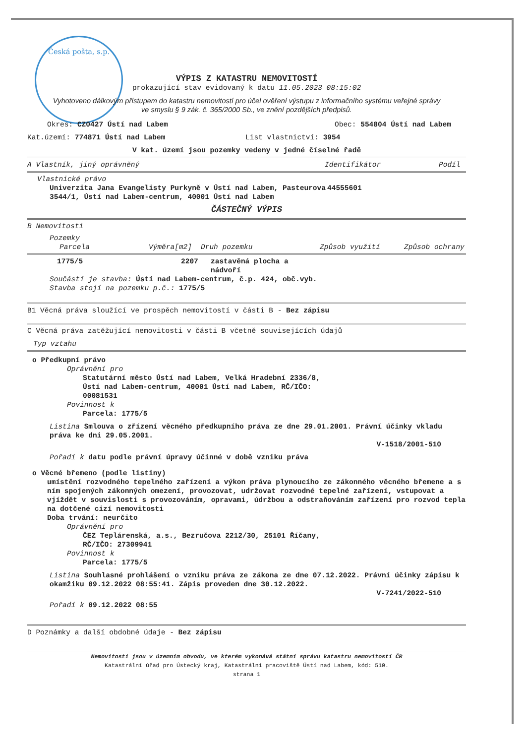Česká pošta, s.p.
VÝPIS Z KATASTRU NEMOVITOSTÍ
prokazující stav evidovaný k datu 11.05.2023 08:15:02
Vyhotoveno dálkovým přístupem do katastru nemovitostí pro účel ověření výstupu z informačního systému veřejné správy
ve smyslu § 9 zák. č. 365/2000 Sb., ve znění pozdějších předpisů.
Okres: CZ0427 Ústí nad Labem Obec: 554804 Ústí nad Labem
Kat.území: 774871 Ústí nad Labem List vlastnictví: 3954
V kat. území jsou pozemky vedeny v jedné číselné řadě
A Vlastník, jiný oprávněný Identifikátor Podíl
Vlastnické právo
Univerzita Jana Evangelisty Purkyně v Ústí nad Labem, Pasteurova 3544/1, Ústí nad Labem-centrum, 40001 Ústí nad Labem
44555601
ČÁSTEČNÝ VÝPIS
B Nemovitosti
Pozemky
Parcela Výměra[m2] Druh pozemku Způsob využití Způsob ochrany
1775/5 2207 zastavěná plocha a
nádvoří
Součástí je stavba: Ústí nad Labem-centrum, č.p. 424, obč.vyb.
Stavba stojí na pozemku p.č.: 1775/5
B1 Věcná práva sloužící ve prospěch nemovitostí v části B - Bez zápisu
C Věcná práva zatěžující nemovitosti v části B včetně souvisejících údajů
Typ vztahu
o Předkupní právo
Oprávnění pro
Statutární město Ústí nad Labem, Velká Hradební 2336/8,
Ústí nad Labem-centrum, 40001 Ústí nad Labem, RČ/IČO:
00081531
Povinnost k
Parcela: 1775/5
Listina Smlouva o zřízení věcného předkupního práva ze dne 29.01.2001. Právní účinky vkladu práva ke dni 29.05.2001.
V-1518/2001-510
Pořadí k datu podle právní úpravy účinné v době vzniku práva
o Věcné břemeno (podle listiny)
umístění rozvodného tepelného zařízení a výkon práva plynoucího ze zákonného věcného břemene a s ním spojených zákonných omezení, provozovat, udržovat rozvodné tepelné zařízení, vstupovat a vjíždět v souvislosti s provozováním, opravami, údržbou a odstraňováním zařízení pro rozvod tepla na dotčené cizí nemovitosti
Doba trvání: neurčito
Oprávnění pro
ČEZ Teplárenská, a.s., Bezručova 2212/30, 25101 Říčany,
RČ/IČO: 27309941
Povinnost k
Parcela: 1775/5
Listina Souhlasné prohlášení o vzniku práva ze zákona ze dne 07.12.2022. Právní účinky zápisu k okamžiku 09.12.2022 08:55:41. Zápis proveden dne 30.12.2022.
V-7241/2022-510
Pořadí k 09.12.2022 08:55
D Poznámky a další obdobné údaje - Bez zápisu
Nemovitosti jsou v územním obvodu, ve kterém vykonává státní správu katastru nemovitostí ČR
Katastrální úřad pro Ústecký kraj, Katastrální pracoviště Ústí nad Labem, kód: 510.
strana 1